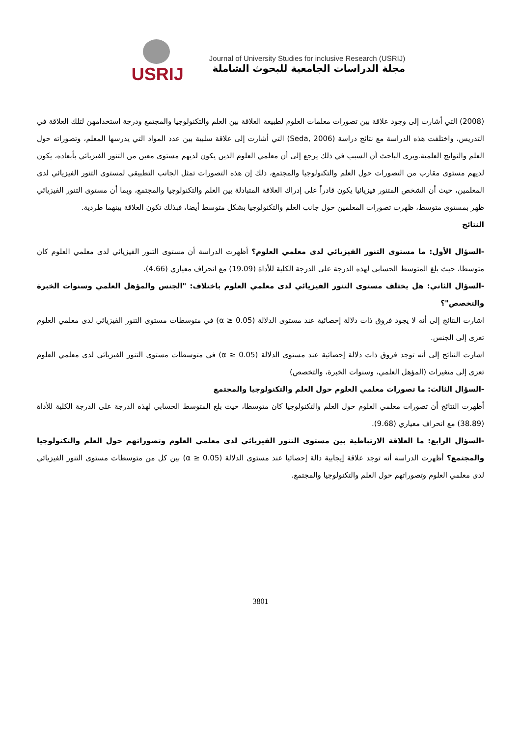USRIJ
Journal of University Studies for inclusive Research (USRIJ)
مجلة الدراسات الجامعية للبحوث الشاملة
(2008) التي أشارت إلى وجود علاقة بين تصورات معلمات العلوم لطبيعة العلاقة بين العلم والتكنولوجيا والمجتمع ودرجة استخدامهن لتلك العلاقة في التدريس، واختلفت هذه الدراسة مع نتائج دراسة (Seda, 2006) التي أشارت إلى علاقة سلبية بين عدد المواد التي يدرسها المعلم، وتصوراته حول العلم والنواتج العلمية.ويرى الباحث أن السبب في ذلك يرجع إلى أن معلمي العلوم الذين يكون لديهم مستوى معين من التنور الفيزيائي بأبعاده، يكون لديهم مستوى مقارب من التصورات حول العلم والتكنولوجيا والمجتمع، ذلك إن هذه التصورات تمثل الجانب التطبيقي لمستوى التنور الفيزيائي لدى المعلمين، حيث أن الشخص المتنور فيزيائيا يكون قادراً على إدراك العلاقة المتبادلة بين العلم والتكنولوجيا والمجتمع، وبما أن مستوى التنور الفيزيائي ظهر بمستوى متوسط، ظهرت تصورات المعلمين حول جانب العلم والتكنولوجيا بشكل متوسط أيضا، فبذلك تكون العلاقة بينهما طردية.
النتائج
-السؤال الأول: ما مستوى التنور الفيزيائي لدى معلمي العلوم؟ أظهرت الدراسة أن مستوى التنور الفيزيائي لدى معلمي العلوم كان متوسطا، حيث بلغ المتوسط الحسابي لهذه الدرجة على الدرجة الكلية للأداة (19.09) مع انحراف معياري (4.66).
-السؤال الثاني: هل يختلف مستوى التنور الفيزيائي لدى معلمي العلوم باختلاف: "الجنس والمؤهل العلمي وسنوات الخبرة والتخصص"؟
اشارت النتائج إلى أنه لا يجود فروق ذات دلالة إحصائية عند مستوى الدلالة (α ≥ 0.05) في متوسطات مستوى التنور الفيزيائي لدى معلمي العلوم تعزى إلى الجنس.
اشارت النتائج إلى أنه توجد فروق ذات دلالة إحصائية عند مستوى الدلالة (α ≥ 0.05) في متوسطات مستوى التنور الفيزيائي لدى معلمي العلوم تعزى إلى متغيرات (المؤهل العلمي، وسنوات الخبرة، والتخصص)
-السؤال الثالث: ما تصورات معلمي العلوم حول العلم والتكنولوجيا والمجتمع
أظهرت النتائج أن تصورات معلمي العلوم حول العلم والتكنولوجيا كان متوسطا، حيث بلغ المتوسط الحسابي لهذه الدرجة على الدرجة الكلية للأداة (38.89) مع انحراف معياري (9.68).
-السؤال الرابع: ما العلاقة الارتباطية بين مستوى التنور الفيزيائي لدى معلمي العلوم وتصوراتهم حول العلم والتكنولوجيا والمجتمع؟ أظهرت الدراسة أنه توجد علاقة إيجابية دالة إحصائيا عند مستوى الدلالة (α ≥ 0.05) بين كل من متوسطات مستوى التنور الفيزيائي لدى معلمي العلوم وتصوراتهم حول العلم والتكنولوجيا والمجتمع.
3801